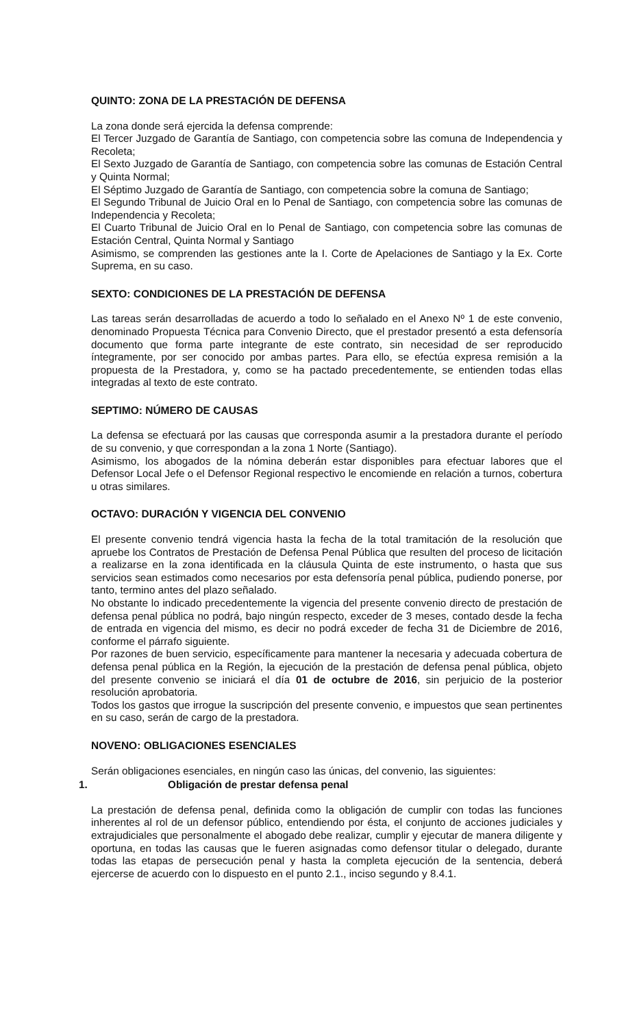QUINTO: ZONA DE LA PRESTACIÓN DE DEFENSA
La zona donde será ejercida la defensa comprende:
El Tercer Juzgado de Garantía de Santiago, con competencia sobre las comuna de Independencia y Recoleta;
El Sexto Juzgado de Garantía de Santiago, con competencia sobre las comunas de Estación Central y Quinta Normal;
El Séptimo Juzgado de Garantía de Santiago, con competencia sobre la comuna de Santiago;
El Segundo Tribunal de Juicio Oral en lo Penal de Santiago, con competencia sobre las comunas de Independencia y Recoleta;
El Cuarto Tribunal de Juicio Oral en lo Penal de Santiago, con competencia sobre las comunas de Estación Central, Quinta Normal y Santiago
Asimismo, se comprenden las gestiones ante la I. Corte de Apelaciones de Santiago y la Ex. Corte Suprema, en su caso.
SEXTO: CONDICIONES DE LA PRESTACIÓN DE DEFENSA
Las tareas serán desarrolladas de acuerdo a todo lo señalado en el Anexo Nº 1 de este convenio, denominado Propuesta Técnica para Convenio Directo, que el prestador presentó a esta defensoría documento que forma parte integrante de este contrato, sin necesidad de ser reproducido íntegramente, por ser conocido por ambas partes. Para ello, se efectúa expresa remisión a la propuesta de la Prestadora, y, como se ha pactado precedentemente, se entienden todas ellas integradas al texto de este contrato.
SEPTIMO: NÚMERO DE CAUSAS
La defensa se efectuará por las causas que corresponda asumir a la prestadora durante el período de su convenio, y que correspondan a la zona 1 Norte (Santiago).
Asimismo, los abogados de la nómina deberán estar disponibles para efectuar labores que el Defensor Local Jefe o el Defensor Regional respectivo le encomiende en relación a turnos, cobertura u otras similares.
OCTAVO: DURACIÓN Y VIGENCIA DEL CONVENIO
El presente convenio tendrá vigencia hasta la fecha de la total tramitación de la resolución que apruebe los Contratos de Prestación de Defensa Penal Pública que resulten del proceso de licitación a realizarse en la zona identificada en la cláusula Quinta de este instrumento, o hasta que sus servicios sean estimados como necesarios por esta defensoría penal pública, pudiendo ponerse, por tanto, termino antes del plazo señalado.
No obstante lo indicado precedentemente la vigencia del presente convenio directo de prestación de defensa penal pública no podrá, bajo ningún respecto, exceder de 3 meses, contado desde la fecha de entrada en vigencia del mismo, es decir no podrá exceder de fecha 31 de Diciembre de 2016, conforme el párrafo siguiente.
Por razones de buen servicio, específicamente para mantener la necesaria y adecuada cobertura de defensa penal pública en la Región, la ejecución de la prestación de defensa penal pública, objeto del presente convenio se iniciará el día 01 de octubre de 2016, sin perjuicio de la posterior resolución aprobatoria.
Todos los gastos que irrogue la suscripción del presente convenio, e impuestos que sean pertinentes en su caso, serán de cargo de la prestadora.
NOVENO: OBLIGACIONES ESENCIALES
Serán obligaciones esenciales, en ningún caso las únicas, del convenio, las siguientes:
1. Obligación de prestar defensa penal
La prestación de defensa penal, definida como la obligación de cumplir con todas las funciones inherentes al rol de un defensor público, entendiendo por ésta, el conjunto de acciones judiciales y extrajudiciales que personalmente el abogado debe realizar, cumplir y ejecutar de manera diligente y oportuna, en todas las causas que le fueren asignadas como defensor titular o delegado, durante todas las etapas de persecución penal y hasta la completa ejecución de la sentencia, deberá ejercerse de acuerdo con lo dispuesto en el punto 2.1., inciso segundo y 8.4.1.